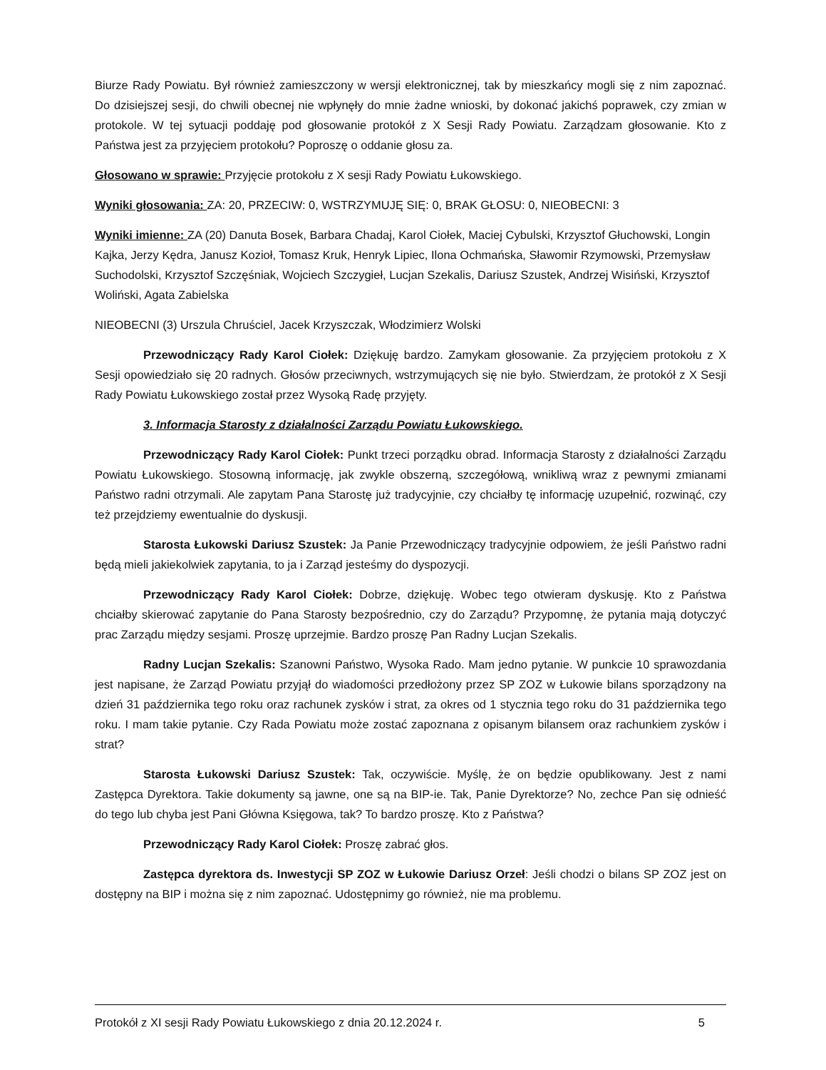Biurze Rady Powiatu. Był również zamieszczony w wersji elektronicznej, tak by mieszkańcy mogli się z nim zapoznać. Do dzisiejszej sesji, do chwili obecnej nie wpłynęły do mnie żadne wnioski, by dokonać jakichś poprawek, czy zmian w protokole. W tej sytuacji poddaję pod głosowanie protokół z X Sesji Rady Powiatu. Zarządzam głosowanie. Kto z Państwa jest za przyjęciem protokołu? Poproszę o oddanie głosu za.
Głosowano w sprawie: Przyjęcie protokołu z X sesji Rady Powiatu Łukowskiego.
Wyniki głosowania: ZA: 20, PRZECIW: 0, WSTRZYMUJĘ SIĘ: 0, BRAK GŁOSU: 0, NIEOBECNI: 3
Wyniki imienne: ZA (20) Danuta Bosek, Barbara Chadaj, Karol Ciołek, Maciej Cybulski, Krzysztof Głuchowski, Longin Kajka, Jerzy Kędra, Janusz Kozioł, Tomasz Kruk, Henryk Lipiec, Ilona Ochmańska, Sławomir Rzymowski, Przemysław Suchodolski, Krzysztof Szczęśniak, Wojciech Szczygieł, Lucjan Szekalis, Dariusz Szustek, Andrzej Wisiński, Krzysztof Woliński, Agata Zabielska
NIEOBECNI (3) Urszula Chruściel, Jacek Krzyszczak, Włodzimierz Wolski
Przewodniczący Rady Karol Ciołek: Dziękuję bardzo. Zamykam głosowanie. Za przyjęciem protokołu z X Sesji opowiedziało się 20 radnych. Głosów przeciwnych, wstrzymujących się nie było. Stwierdzam, że protokół z X Sesji Rady Powiatu Łukowskiego został przez Wysoką Radę przyjęty.
3. Informacja Starosty z działalności Zarządu Powiatu Łukowskiego.
Przewodniczący Rady Karol Ciołek: Punkt trzeci porządku obrad. Informacja Starosty z działalności Zarządu Powiatu Łukowskiego. Stosowną informację, jak zwykle obszerną, szczegółową, wnikliwą wraz z pewnymi zmianami Państwo radni otrzymali. Ale zapytam Pana Starostę już tradycyjnie, czy chciałby tę informację uzupełnić, rozwinąć, czy też przejdziemy ewentualnie do dyskusji.
Starosta Łukowski Dariusz Szustek: Ja Panie Przewodniczący tradycyjnie odpowiem, że jeśli Państwo radni będą mieli jakiekolwiek zapytania, to ja i Zarząd jesteśmy do dyspozycji.
Przewodniczący Rady Karol Ciołek: Dobrze, dziękuję. Wobec tego otwieram dyskusję. Kto z Państwa chciałby skierować zapytanie do Pana Starosty bezpośrednio, czy do Zarządu? Przypomnę, że pytania mają dotyczyć prac Zarządu między sesjami. Proszę uprzejmie. Bardzo proszę Pan Radny Lucjan Szekalis.
Radny Lucjan Szekalis: Szanowni Państwo, Wysoka Rado. Mam jedno pytanie. W punkcie 10 sprawozdania jest napisane, że Zarząd Powiatu przyjął do wiadomości przedłożony przez SP ZOZ w Łukowie bilans sporządzony na dzień 31 października tego roku oraz rachunek zysków i strat, za okres od 1 stycznia tego roku do 31 października tego roku. I mam takie pytanie. Czy Rada Powiatu może zostać zapoznana z opisanym bilansem oraz rachunkiem zysków i strat?
Starosta Łukowski Dariusz Szustek: Tak, oczywiście. Myślę, że on będzie opublikowany. Jest z nami Zastępca Dyrektora. Takie dokumenty są jawne, one są na BIP-ie. Tak, Panie Dyrektorze? No, zechce Pan się odnieść do tego lub chyba jest Pani Główna Księgowa, tak? To bardzo proszę. Kto z Państwa?
Przewodniczący Rady Karol Ciołek: Proszę zabrać głos.
Zastępca dyrektora ds. Inwestycji SP ZOZ w Łukowie Dariusz Orzeł: Jeśli chodzi o bilans SP ZOZ jest on dostępny na BIP i można się z nim zapoznać. Udostępnimy go również, nie ma problemu.
Protokół z XI sesji Rady Powiatu Łukowskiego z dnia 20.12.2024 r. 5